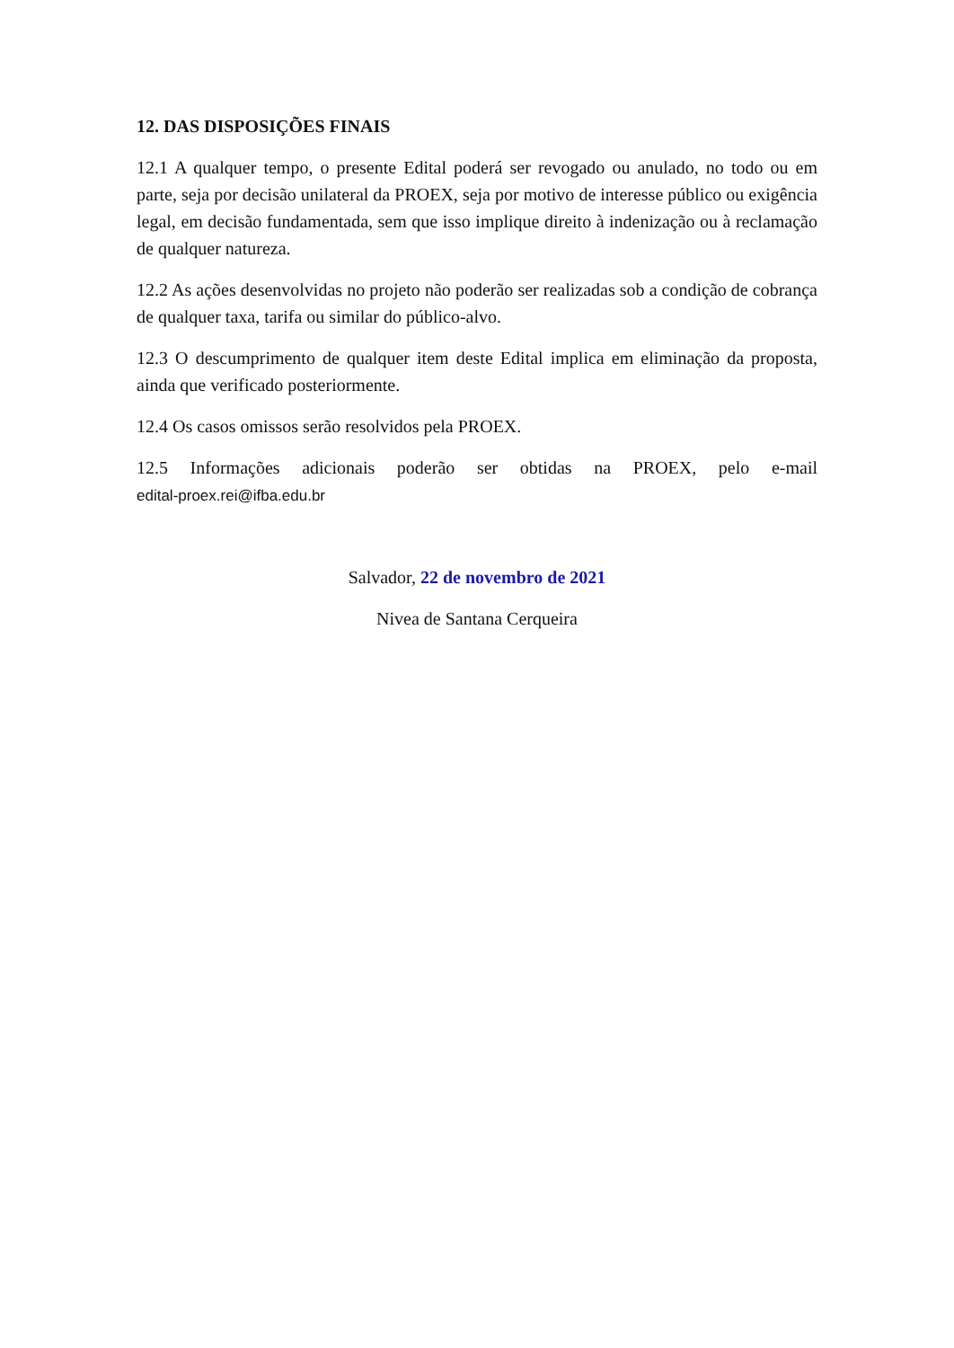12. DAS DISPOSIÇÕES FINAIS
12.1 A qualquer tempo, o presente Edital poderá ser revogado ou anulado, no todo ou em parte, seja por decisão unilateral da PROEX, seja por motivo de interesse público ou exigência legal, em decisão fundamentada, sem que isso implique direito à indenização ou à reclamação de qualquer natureza.
12.2 As ações desenvolvidas no projeto não poderão ser realizadas sob a condição de cobrança de qualquer taxa, tarifa ou similar do público-alvo.
12.3 O descumprimento de qualquer item deste Edital implica em eliminação da proposta, ainda que verificado posteriormente.
12.4 Os casos omissos serão resolvidos pela PROEX.
12.5 Informações adicionais poderão ser obtidas na PROEX, pelo e-mail
edital-proex.rei@ifba.edu.br
Salvador, 22 de novembro de 2021
Nivea de Santana Cerqueira